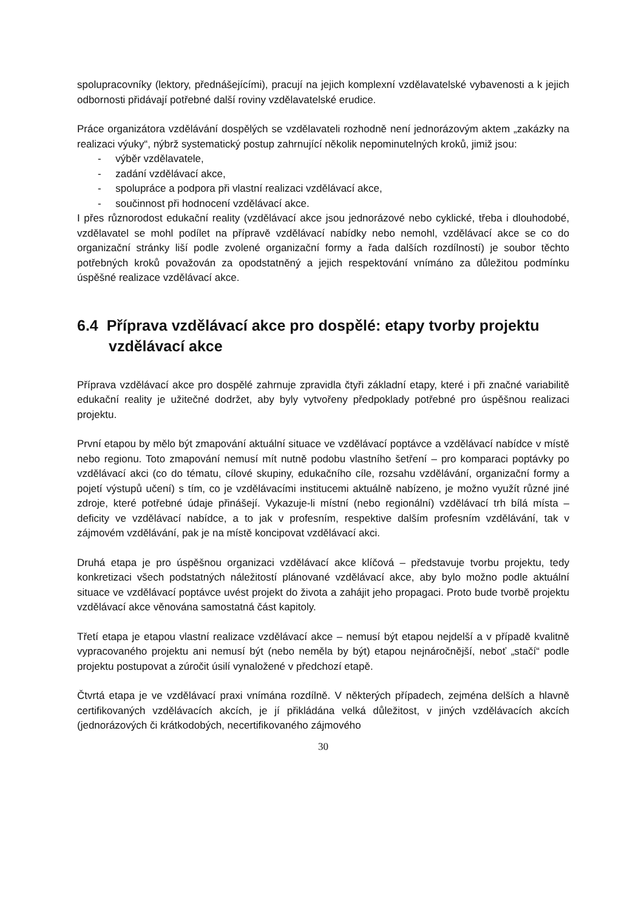spolupracovníky (lektory, přednášejícími), pracují na jejich komplexní vzdělavatelské vybavenosti a k jejich odbornosti přidávají potřebné další roviny vzdělavatelské erudice.
Práce organizátora vzdělávání dospělých se vzdělavateli rozhodně není jednorázovým aktem „zakázky na realizaci výuky“, nýbrž systematický postup zahrnující několik nepominutelných kroků, jimiž jsou:
- výběr vzdělavatele,
- zadání vzdělávací akce,
- spolupráce a podpora při vlastní realizaci vzdělávací akce,
- součinnost při hodnocení vzdělávací akce.
I přes různorodost edukační reality (vzdělávací akce jsou jednorázové nebo cyklické, třeba i dlouhodobé, vzdělavatel se mohl podílet na přípravě vzdělávací nabídky nebo nemohl, vzdělávací akce se co do organizační stránky liší podle zvolené organizační formy a řada dalších rozdílností) je soubor těchto potřebných kroků považován za opodstatněný a jejich respektování vnímáno za důležitou podmínku úspěšné realizace vzdělávací akce.
6.4 Příprava vzdělávací akce pro dospělé: etapy tvorby projektu vzdělávací akce
Příprava vzdělávací akce pro dospělé zahrnuje zpravidla čtyři základní etapy, které i při značné variabilitě edukační reality je užitečné dodržet, aby byly vytvořeny předpoklady potřebné pro úspěšnou realizaci projektu.
První etapou by mělo být zmapování aktuální situace ve vzdělávací poptávce a vzdělávací nabídce v místě nebo regionu. Toto zmapování nemusí mít nutně podobu vlastního šetření – pro komparaci poptávky po vzdělávací akci (co do tématu, cílové skupiny, edukačního cíle, rozsahu vzdělávání, organizační formy a pojetí výstupů učení) s tím, co je vzdělávacími institucemi aktuálně nabízeno, je možno využít různé jiné zdroje, které potřebné údaje přinášejí. Vykazuje-li místní (nebo regionální) vzdělávací trh bílá místa – deficity ve vzdělávací nabídce, a to jak v profesním, respektive dalším profesním vzdělávání, tak v zájmovém vzdělávání, pak je na místě koncipovat vzdělávací akci.
Druhá etapa je pro úspěšnou organizaci vzdělávací akce klíčová – představuje tvorbu projektu, tedy konkretizaci všech podstatných náležitostí plánované vzdělávací akce, aby bylo možno podle aktuální situace ve vzdělávací poptávce uvést projekt do života a zahájit jeho propagaci. Proto bude tvorbě projektu vzdělávací akce věnována samostatná část kapitoly.
Třetí etapa je etapou vlastní realizace vzdělávací akce – nemusí být etapou nejdelší a v případě kvalitně vypracovaného projektu ani nemusí být (nebo neměla by být) etapou nejnáročnější, neboť „stačí“ podle projektu postupovat a zúročit úsilí vynaložené v předchozí etapě.
Čtvrtá etapa je ve vzdělávací praxi vnímána rozdílně. V některých případech, zejména delších a hlavně certifikovaných vzdělávacích akcích, je jí přikládána velká důležitost, v jiných vzdělávacích akcích (jednorázových či krátkodobých, necertifikovaného zájmového
30